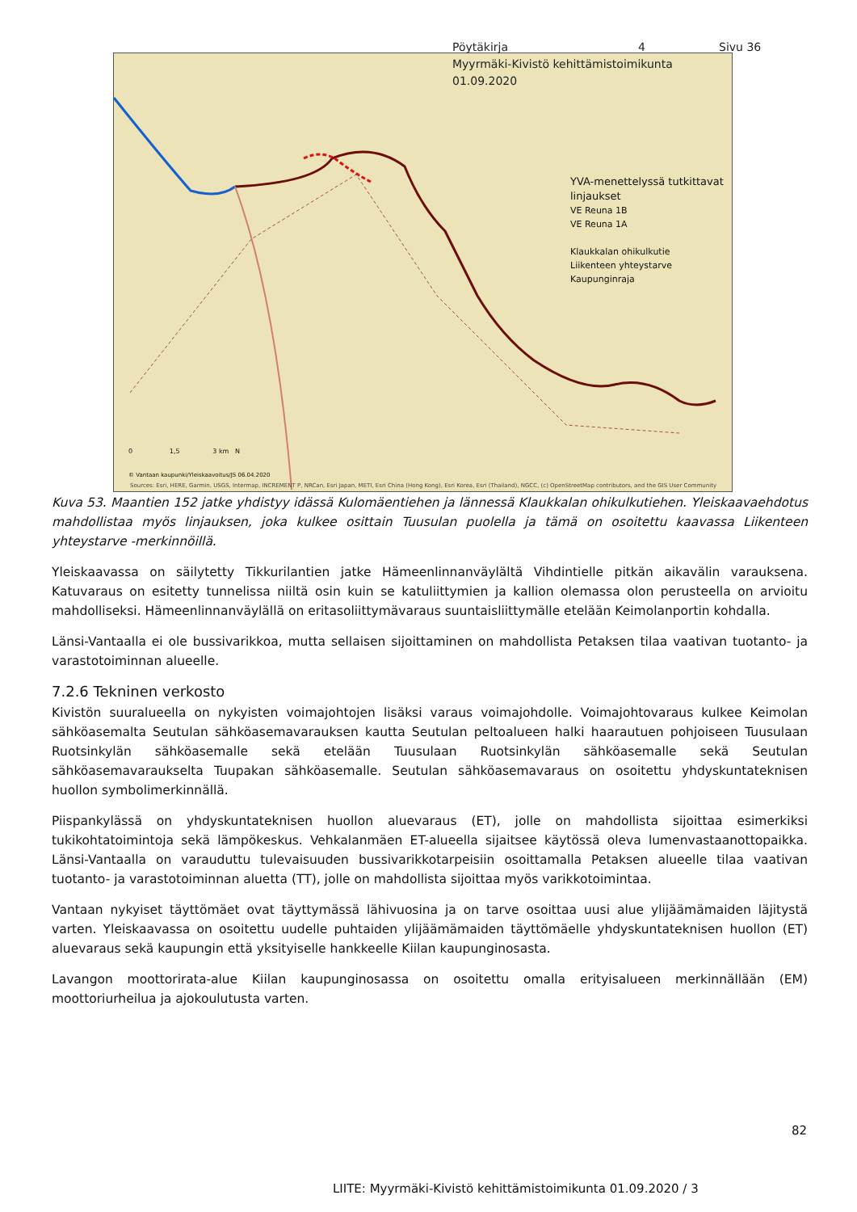Pöytäkirja 4 Sivu 36
Myyrmäki-Kivistö kehittämistoimikunta
01.09.2020
YVA-menettelyssä tutkittavat linjaukset
VE Reuna 1B
VE Reuna 1A
Klaukkalan ohikulkutie
Liikenteen yhteystarve
Kaupunginraja
0 1,5 3 km N
© Vantaan kaupunki/Yleiskaavoitus/JS 06.04.2020
Sources: Esri, HERE, Garmin, USGS, Intermap, INCREMENT P, NRCan, Esri Japan, METI, Esri China (Hong Kong), Esri Korea, Esri (Thailand), NGCC, (c) OpenStreetMap contributors, and the GIS User Community
Kuva 53. Maantien 152 jatke yhdistyy idässä Kulomäentiehen ja lännessä Klaukkalan ohikulkutiehen. Yleiskaavaehdotus mahdollistaa myös linjauksen, joka kulkee osittain Tuusulan puolella ja tämä on osoitettu kaavassa Liikenteen yhteystarve -merkinnöillä.
Yleiskaavassa on säilytetty Tikkurilantien jatke Hämeenlinnanväylältä Vihdintielle pitkän aikavälin varauksena. Katuvaraus on esitetty tunnelissa niiltä osin kuin se katuliittymien ja kallion olemassa olon perusteella on arvioitu mahdolliseksi. Hämeenlinnanväylällä on eritasoliittymävaraus suuntaisliittymälle etelään Keimolanportin kohdalla.
Länsi-Vantaalla ei ole bussivarikkoa, mutta sellaisen sijoittaminen on mahdollista Petaksen tilaa vaativan tuotanto- ja varastotoiminnan alueelle.
7.2.6 Tekninen verkosto
Kivistön suuralueella on nykyisten voimajohtojen lisäksi varaus voimajohdolle. Voimajohtovaraus kulkee Keimolan sähköasemalta Seutulan sähköasemavarauksen kautta Seutulan peltoalueen halki haarautuen pohjoiseen Tuusulaan Ruotsinkylän sähköasemalle sekä etelään Tuusulaan Ruotsinkylän sähköasemalle sekä Seutulan sähköasemavaraukselta Tuupakan sähköasemalle. Seutulan sähköasemavaraus on osoitettu yhdyskuntateknisen huollon symbolimerkinnällä.
Piispankylässä on yhdyskuntateknisen huollon aluevaraus (ET), jolle on mahdollista sijoittaa esimerkiksi tukikohtatoimintoja sekä lämpökeskus. Vehkalanmäen ET-alueella sijaitsee käytössä oleva lumenvastaanottopaikka. Länsi-Vantaalla on varauduttu tulevaisuuden bussivarikkotarpeisiin osoittamalla Petaksen alueelle tilaa vaativan tuotanto- ja varastotoiminnan aluetta (TT), jolle on mahdollista sijoittaa myös varikkotoimintaa.
Vantaan nykyiset täyttömäet ovat täyttymässä lähivuosina ja on tarve osoittaa uusi alue ylijäämämaiden läjitystä varten. Yleiskaavassa on osoitettu uudelle puhtaiden ylijäämämaiden täyttömäelle yhdyskuntateknisen huollon (ET) aluevaraus sekä kaupungin että yksityiselle hankkeelle Kiilan kaupunginosasta.
Lavangon moottorirata-alue Kiilan kaupunginosassa on osoitettu omalla erityisalueen merkinnällään (EM) moottoriurheilua ja ajokoulutusta varten.
82
LIITE: Myyrmäki-Kivistö kehittämistoimikunta 01.09.2020 / 3